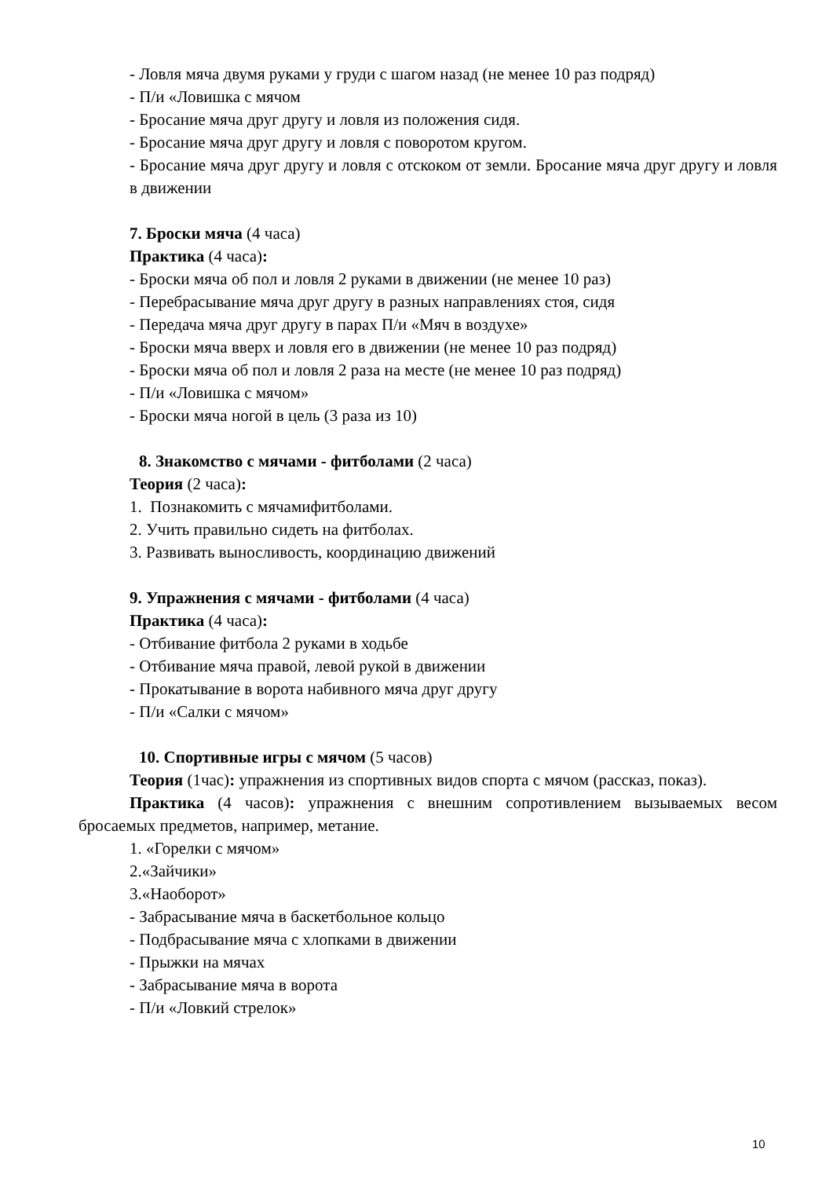- Ловля мяча двумя руками у груди с шагом назад (не менее 10 раз подряд)
- П/и «Ловишка с мячом
- Бросание мяча друг другу и ловля из положения сидя.
- Бросание мяча друг другу и ловля с поворотом кругом.
- Бросание мяча друг другу и ловля с отскоком от земли. Бросание мяча друг другу и ловля в движении
7. Броски мяча (4 часа)
Практика (4 часа):
- Броски мяча об пол и ловля 2 руками в движении (не менее 10 раз)
- Перебрасывание мяча друг другу в разных направлениях стоя, сидя
- Передача мяча друг другу в парах П/и «Мяч в воздухе»
- Броски мяча вверх и ловля его в движении (не менее 10 раз подряд)
- Броски мяча об пол и ловля 2 раза на месте (не менее 10 раз подряд)
- П/и «Ловишка с мячом»
- Броски мяча ногой в цель (3 раза из 10)
8. Знакомство с мячами - фитболами (2 часа)
Теория (2 часа):
1. Познакомить с мячамифитболами.
2. Учить правильно сидеть на фитболах.
3. Развивать выносливость, координацию движений
9. Упражнения с мячами - фитболами (4 часа)
Практика (4 часа):
- Отбивание фитбола 2 руками в ходьбе
- Отбивание мяча правой, левой рукой в движении
- Прокатывание в ворота набивного мяча друг другу
- П/и «Салки с мячом»
10. Спортивные игры с мячом (5 часов)
Теория (1час): упражнения из спортивных видов спорта с мячом (рассказ, показ).
Практика (4 часов): упражнения с внешним сопротивлением вызываемых весом бросаемых предметов, например, метание.
1. «Горелки с мячом»
2.«Зайчики»
3.«Наоборот»
- Забрасывание мяча в баскетбольное кольцо
- Подбрасывание мяча с хлопками в движении
- Прыжки на мячах
- Забрасывание мяча в ворота
- П/и «Ловкий стрелок»
10